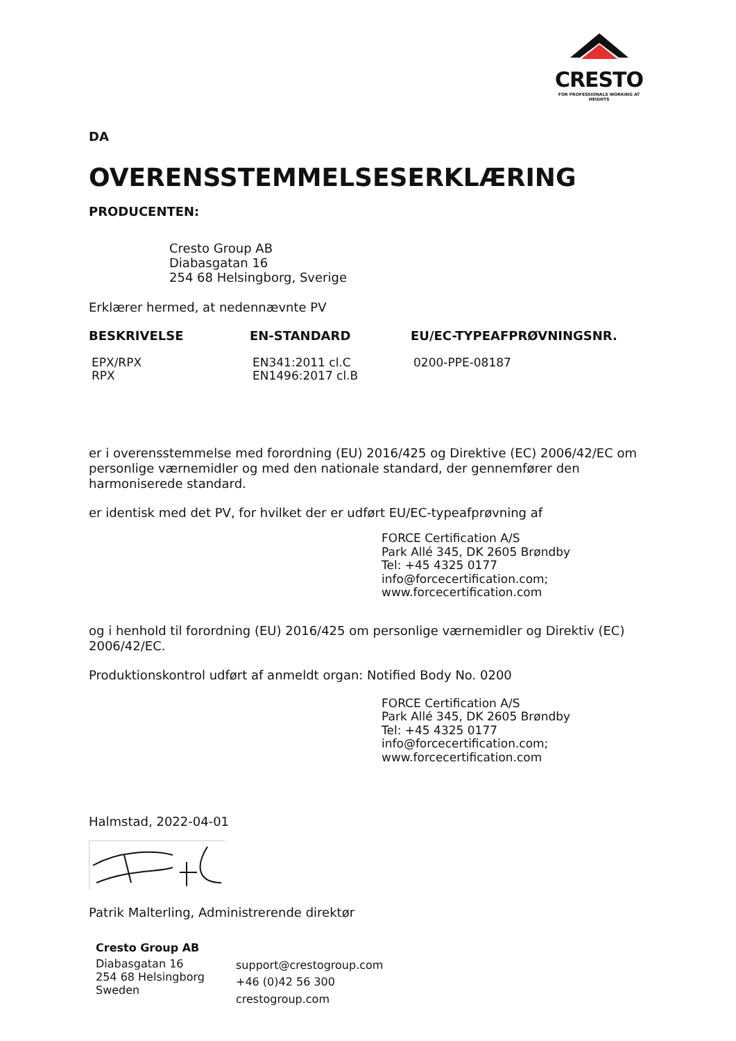CRESTO
FOR PROFESSIONALS WORKING AT HEIGHTS
DA
OVERENSSTEMMELSESERKLÆRING
PRODUCENTEN:
Cresto Group AB
Diabasgatan 16
254 68 Helsingborg, Sverige
Erklærer hermed, at nedennævnte PV
| BESKRIVELSE | EN-STANDARD | EU/EC-TYPEAFPRØVNINGSNR. |
| --- | --- | --- |
| EPX/RPX RPX | EN341:2011 cl.C EN1496:2017 cl.B | 0200-PPE-08187 |
er i overensstemmelse med forordning (EU) 2016/425 og Direktive (EC) 2006/42/EC om personlige værnemidler og med den nationale standard, der gennemfører den harmoniserede standard.
er identisk med det PV, for hvilket der er udført EU/EC-typeafprøvning af
FORCE Certification A/S
Park Allé 345, DK 2605 Brøndby
Tel: +45 4325 0177
info@forcecertification.com;
www.forcecertification.com
og i henhold til forordning (EU) 2016/425 om personlige værnemidler og Direktiv (EC) 2006/42/EC.
Produktionskontrol udført af anmeldt organ: Notified Body No. 0200
FORCE Certification A/S
Park Allé 345, DK 2605 Brøndby
Tel: +45 4325 0177
info@forcecertification.com;
www.forcecertification.com
Halmstad, 2022-04-01
Patrik Malterling, Administrerende direktør
Cresto Group AB
| Diabasgatan 16 254 68 Helsingborg Sweden | support@crestogroup.com +46 (0)42 56 300 crestogroup.com |